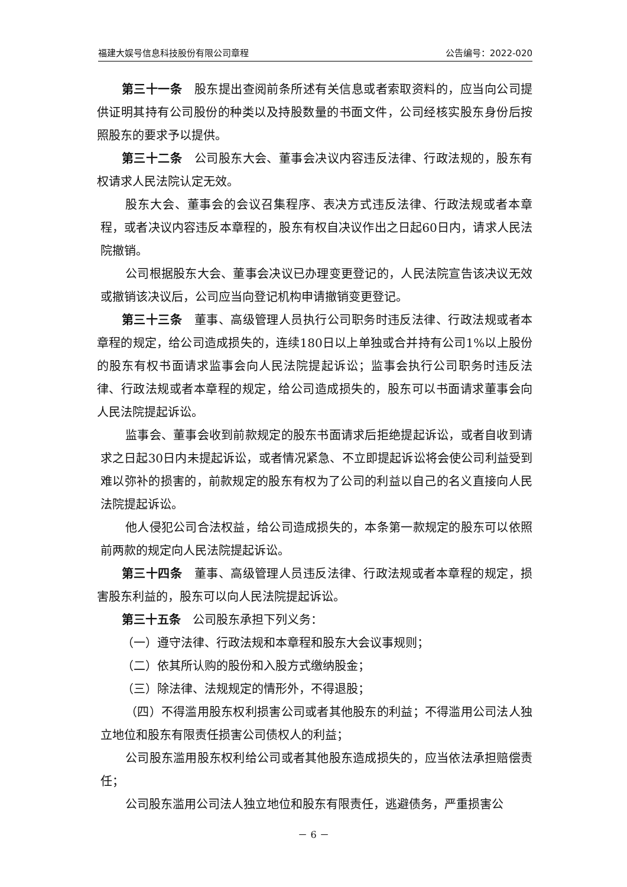福建大娱号信息科技股份有限公司章程 公告编号：2022-020
第三十一条　股东提出查阅前条所述有关信息或者索取资料的，应当向公司提供证明其持有公司股份的种类以及持股数量的书面文件，公司经核实股东身份后按照股东的要求予以提供。
第三十二条　公司股东大会、董事会决议内容违反法律、行政法规的，股东有权请求人民法院认定无效。
股东大会、董事会的会议召集程序、表决方式违反法律、行政法规或者本章程，或者决议内容违反本章程的，股东有权自决议作出之日起60日内，请求人民法院撤销。
公司根据股东大会、董事会决议已办理变更登记的，人民法院宣告该决议无效或撤销该决议后，公司应当向登记机构申请撤销变更登记。
第三十三条　董事、高级管理人员执行公司职务时违反法律、行政法规或者本章程的规定，给公司造成损失的，连续180日以上单独或合并持有公司1%以上股份的股东有权书面请求监事会向人民法院提起诉讼；监事会执行公司职务时违反法律、行政法规或者本章程的规定，给公司造成损失的，股东可以书面请求董事会向人民法院提起诉讼。
监事会、董事会收到前款规定的股东书面请求后拒绝提起诉讼，或者自收到请求之日起30日内未提起诉讼，或者情况紧急、不立即提起诉讼将会使公司利益受到难以弥补的损害的，前款规定的股东有权为了公司的利益以自己的名义直接向人民法院提起诉讼。
他人侵犯公司合法权益，给公司造成损失的，本条第一款规定的股东可以依照前两款的规定向人民法院提起诉讼。
第三十四条　董事、高级管理人员违反法律、行政法规或者本章程的规定，损害股东利益的，股东可以向人民法院提起诉讼。
第三十五条　公司股东承担下列义务：
（一）遵守法律、行政法规和本章程和股东大会议事规则；
（二）依其所认购的股份和入股方式缴纳股金；
（三）除法律、法规规定的情形外，不得退股；
（四）不得滥用股东权利损害公司或者其他股东的利益；不得滥用公司法人独立地位和股东有限责任损害公司债权人的利益；
公司股东滥用股东权利给公司或者其他股东造成损失的，应当依法承担赔偿责任；
公司股东滥用公司法人独立地位和股东有限责任，逃避债务，严重损害公
－ 6 －